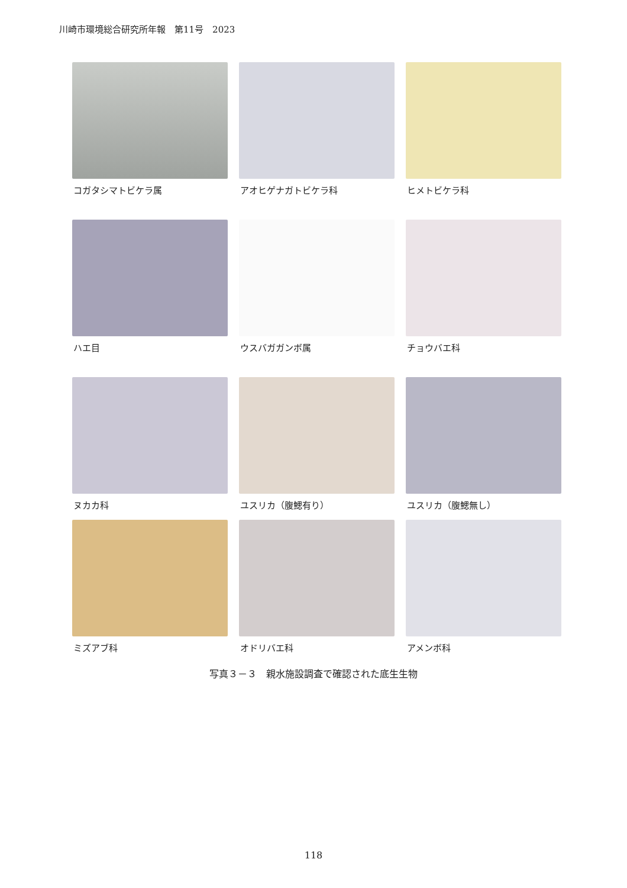川崎市環境総合研究所年報　第11号　2023
コガタシマトビケラ属
アオヒゲナガトビケラ科
ヒメトビケラ科
ハエ目
ウスバガガンボ属
チョウバエ科
ヌカカ科
ユスリカ（腹鰓有り）
ユスリカ（腹鰓無し）
ミズアブ科
オドリバエ科
アメンボ科
写真３－３　親水施設調査で確認された底生生物
118